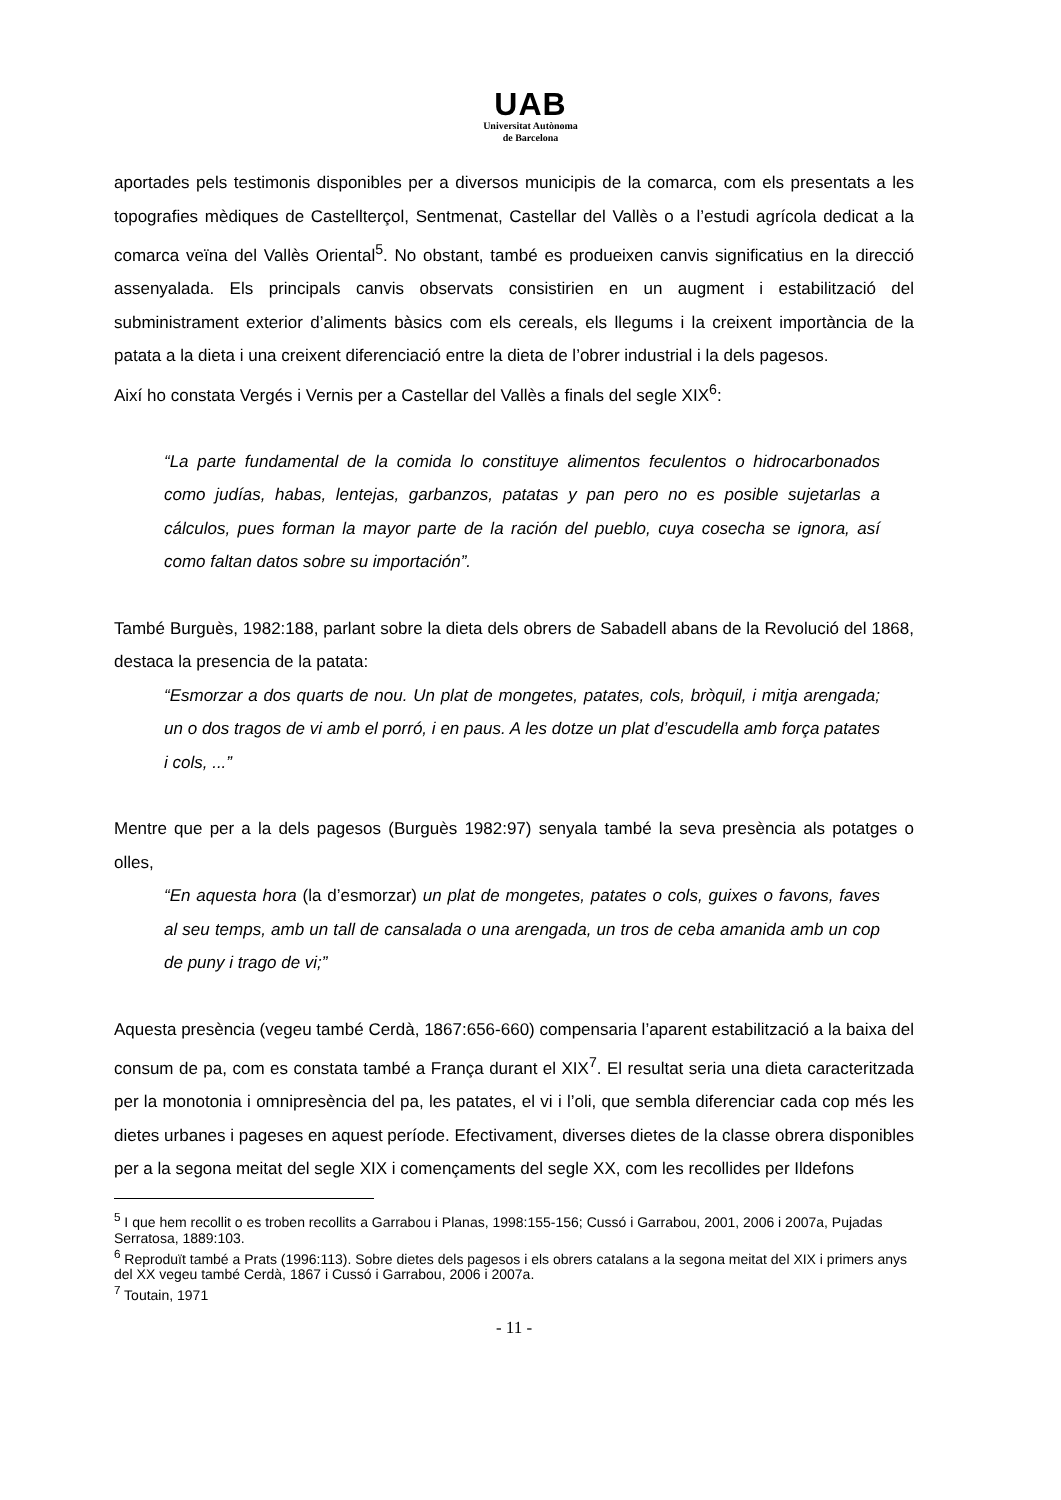UAB
Universitat Autònoma
de Barcelona
aportades pels testimonis disponibles per a diversos municipis de la comarca, com els presentats a les topografies mèdiques de Castellterçol, Sentmenat, Castellar del Vallès o a l’estudi agrícola dedicat a la comarca veïna del Vallès Oriental<sup>5</sup>. No obstant, també es produeixen canvis significatius en la direcció assenyalada. Els principals canvis observats consistirien en un augment i estabilització del subministrament exterior d’aliments bàsics com els cereals, els llegums i la creixent importància de la patata a la dieta i una creixent diferenciació entre la dieta de l’obrer industrial i la dels pagesos.
Així ho constata Vergés i Vernis per a Castellar del Vallès a finals del segle XIX<sup>6</sup>:
“La parte fundamental de la comida lo constituye alimentos feculentos o hidrocarbonados como judías, habas, lentejas, garbanzos, patatas y pan pero no es posible sujetarlas a cálculos, pues forman la mayor parte de la ración del pueblo, cuya cosecha se ignora, así como faltan datos sobre su importación”.
També Burguès, 1982:188, parlant sobre la dieta dels obrers de Sabadell abans de la Revolució del 1868, destaca la presencia de la patata:
“Esmorzar a dos quarts de nou. Un plat de mongetes, patates, cols, bròquil, i mitja arengada; un o dos tragos de vi amb el porró, i en paus. A les dotze un plat d’escudella amb força patates i cols, ...”
Mentre que per a la dels pagesos (Burguès 1982:97) senyala també la seva presència als potatges o olles,
“En aquesta hora (la d’esmorzar) un plat de mongetes, patates o cols, guixes o favons, faves al seu temps, amb un tall de cansalada o una arengada, un tros de ceba amanida amb un cop de puny i trago de vi;”
Aquesta presència (vegeu també Cerdà, 1867:656-660) compensaria l’aparent estabilització a la baixa del consum de pa, com es constata també a França durant el XIX<sup>7</sup>. El resultat seria una dieta caracteritzada per la monotonia i omnipresència del pa, les patates, el vi i l’oli, que sembla diferenciar cada cop més les dietes urbanes i pageses en aquest període. Efectivament, diverses dietes de la classe obrera disponibles per a la segona meitat del segle XIX i començaments del segle XX, com les recollides per Ildefons
<sup>5</sup> I que hem recollit o es troben recollits a Garrabou i Planas, 1998:155-156; Cussó i Garrabou, 2001, 2006 i 2007a, Pujadas Serratosa, 1889:103.
<sup>6</sup> Reproduït també a Prats (1996:113). Sobre dietes dels pagesos i els obrers catalans a la segona meitat del XIX i primers anys del XX vegeu també Cerdà, 1867 i Cussó i Garrabou, 2006 i 2007a.
<sup>7</sup> Toutain, 1971
- 11 -